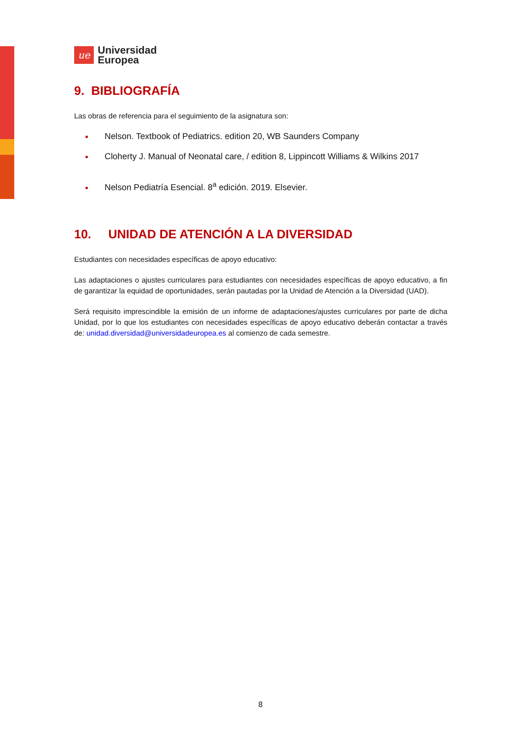ue
Universidad
Europea
9. BIBLIOGRAFÍA
Las obras de referencia para el seguimiento de la asignatura son:
Nelson. Textbook of Pediatrics. edition 20, WB Saunders Company
Cloherty J. Manual of Neonatal care, / edition 8, Lippincott Williams & Wilkins 2017
Nelson Pediatría Esencial. 8<sup>a</sup> edición. 2019. Elsevier.
10. UNIDAD DE ATENCIÓN A LA DIVERSIDAD
Estudiantes con necesidades específicas de apoyo educativo:
Las adaptaciones o ajustes curriculares para estudiantes con necesidades específicas de apoyo educativo, a fin de garantizar la equidad de oportunidades, serán pautadas por la Unidad de Atención a la Diversidad (UAD).
Será requisito imprescindible la emisión de un informe de adaptaciones/ajustes curriculares por parte de dicha Unidad, por lo que los estudiantes con necesidades específicas de apoyo educativo deberán contactar a través de: unidad.diversidad@universidadeuropea.es al comienzo de cada semestre.
8